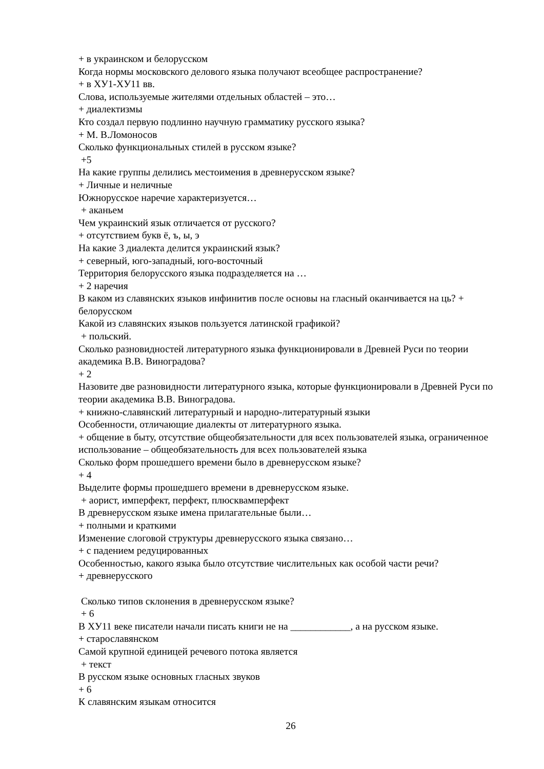+ в украинском и белорусском
Когда нормы московского делового языка получают всеобщее распространение?
+ в XУ1-XУ11 вв.
Слова, используемые жителями отдельных областей – это…
+ диалектизмы
Кто создал первую подлинно научную грамматику русского языка?
+ М. В.Ломоносов
Сколько функциональных стилей в русском языке?
+5
На какие группы делились местоимения в древнерусском языке?
+ Личные и неличные
Южнорусское наречие характеризуется…
+ аканьем
Чем украинский язык отличается от русского?
+ отсутствием букв ё, ъ, ы, э
На какие 3 диалекта делится украинский язык?
+ северный, юго-западный, юго-восточный
Территория белорусского языка подразделяется на …
+ 2 наречия
В каком из славянских языков инфинитив после основы на гласный оканчивается на ць? + белорусском
Какой из славянских языков пользуется латинской графикой?
+ польский.
Сколько разновидностей литературного языка функционировали в Древней Руси по теории академика В.В. Виноградова?
+ 2
Назовите две разновидности литературного языка, которые функционировали в Древней Руси по теории академика В.В. Виноградова.
+ книжно-славянский литературный и народно-литературный языки
Особенности, отличающие диалекты от литературного языка.
+ общение в быту, отсутствие общеобязательности для всех пользователей языка, ограниченное использование – общеобязательность для всех пользователей языка
Сколько форм прошедшего времени было в древнерусском языке?
+ 4
Выделите формы прошедшего времени в древнерусском языке.
+ аорист, имперфект, перфект, плюсквамперфект
В древнерусском языке имена прилагательные были…
+ полными и краткими
Изменение слоговой структуры древнерусского языка связано…
+ с падением редуцированных
Особенностью, какого языка было отсутствие числительных как особой части речи?
+ древнерусского
Сколько типов склонения в древнерусском языке?
+ 6
В XУ11 веке писатели начали писать книги не на ____________, а на русском языке.
+ старославянском
Самой крупной единицей речевого потока является
+ текст
В русском языке основных гласных звуков
+ 6
К славянским языкам относится
26